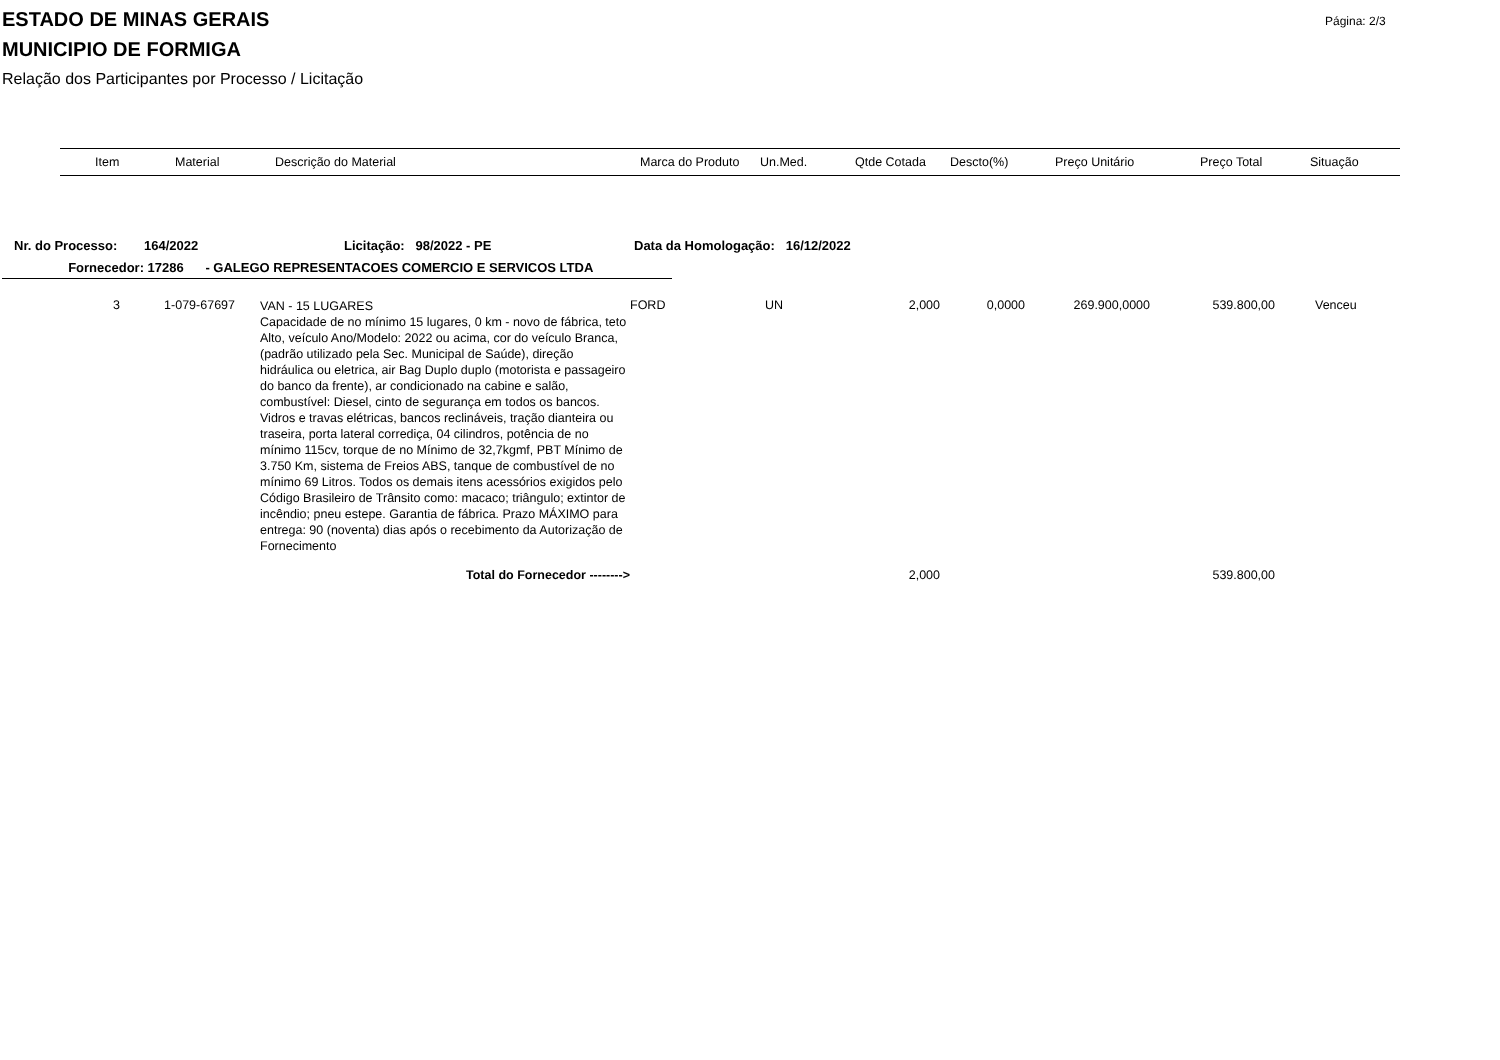Página: 2/3
ESTADO DE MINAS GERAIS
MUNICIPIO DE FORMIGA
Relação dos Participantes por Processo / Licitação
| Item | Material | Descrição do Material | Marca do Produto | Un.Med. | Qtde Cotada | Descto(%) | Preço Unitário | Preço Total | Situação |
| --- | --- | --- | --- | --- | --- | --- | --- | --- | --- |
Nr. do Processo: 164/2022 Licitação: 98/2022 - PE Data da Homologação: 16/12/2022
Fornecedor: 17286 - GALEGO REPRESENTACOES COMERCIO E SERVICOS LTDA
| 3 | 1-079-67697 | | VAN - 15 LUGARES Capacidade de no mínimo 15 lugares, 0 km - novo de fábrica, teto Alto, veículo Ano/Modelo: 2022 ou acima, cor do veículo Branca, (padrão utilizado pela Sec. Municipal de Saúde), direção hidráulica ou eletrica, air Bag Duplo duplo (motorista e passageiro do banco da frente), ar condicionado na cabine e salão, combustível: Diesel, cinto de segurança em todos os bancos. Vidros e travas elétricas, bancos reclináveis, tração dianteira ou traseira, porta lateral corrediça, 04 cilindros, potência de no mínimo 115cv, torque de no Mínimo de 32,7kgmf, PBT Mínimo de 3.750 Km, sistema de Freios ABS, tanque de combustível de no mínimo 69 Litros. Todos os demais itens acessórios exigidos pelo Código Brasileiro de Trânsito como: macaco; triângulo; extintor de incêndio; pneu estepe. Garantia de fábrica. Prazo MÁXIMO para entrega: 90 (noventa) dias após o recebimento da Autorização de Fornecimento | FORD | UN | 2,000 | 0,0000 | 269.900,0000 | 539.800,00 | Venceu |
| Total do Fornecedor --------> | | | | | | 2,000 | | | 539.800,00 | |